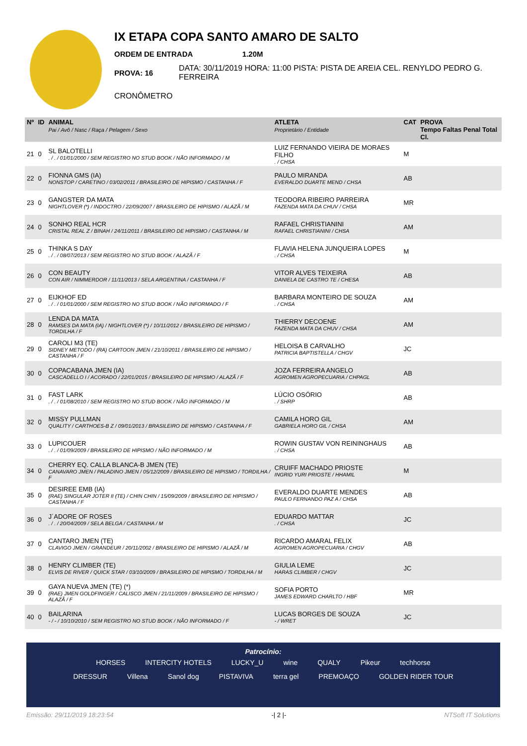IX ETAPA COPA SANTO AMARO DE SALTO
ORDEM DE ENTRADA 1.20M
PROVA: 16 DATA: 30/11/2019 HORA: 11:00 PISTA: PISTA DE AREIA CEL. RENYLDO PEDRO G. FERREIRA
CRONÔMETRO
| Nº | ID | ANIMAL Pai / Avô / Nasc / Raça / Pelagem / Sexo | ATLETA Proprietário / Entidade | CAT | PROVA Tempo Faltas Penal Total Cl. |
| --- | --- | --- | --- | --- | --- |
| 21 | 0 | SL BALOTELLI . / . / 01/01/2000 / SEM REGISTRO NO STUD BOOK / NÃO INFORMADO / M | LUIZ FERNANDO VIEIRA DE MORAES FILHO . / CHSA | M | |
| 22 | 0 | FIONNA GMS (IA) NONSTOP / CARETINO / 03/02/2011 / BRASILEIRO DE HIPISMO / CASTANHA / F | PAULO MIRANDA EVERALDO DUARTE MEND / CHSA | AB | |
| 23 | 0 | GANGSTER DA MATA NIGHTLOVER (*) / INDOCTRO / 22/09/2007 / BRASILEIRO DE HIPISMO / ALAZÃ / M | TEODORA RIBEIRO PARREIRA FAZENDA MATA DA CHUV / CHSA | MR | |
| 24 | 0 | SONHO REAL HCR CRISTAL REAL Z / BINAH / 24/11/2011 / BRASILEIRO DE HIPISMO / CASTANHA / M | RAFAEL CHRISTIANINI RAFAEL CHRISTIANINI / CHSA | AM | |
| 25 | 0 | THINKA S DAY . / . / 08/07/2013 / SEM REGISTRO NO STUD BOOK / ALAZÃ / F | FLAVIA HELENA JUNQUEIRA LOPES . / CHSA | M | |
| 26 | 0 | CON BEAUTY CON AIR / NIMMERDOR / 11/11/2013 / SELA ARGENTINA / CASTANHA / F | VITOR ALVES TEIXEIRA DANIELA DE CASTRO TE / CHESA | AB | |
| 27 | 0 | EIJKHOF ED . / . / 01/01/2000 / SEM REGISTRO NO STUD BOOK / NÃO INFORMADO / F | BARBARA MONTEIRO DE SOUZA . / CHSA | AM | |
| 28 | 0 | LENDA DA MATA RAMSES DA MATA (IA) / NIGHTLOVER (*) / 10/11/2012 / BRASILEIRO DE HIPISMO / TORDILHA / F | THIERRY DECOENE FAZENDA MATA DA CHUV / CHSA | AM | |
| 29 | 0 | CAROLI M3 (TE) SIDNEY METODO / (RA) CARTOON JMEN / 21/10/2011 / BRASILEIRO DE HIPISMO / CASTANHA / F | HELOISA B CARVALHO PATRICIA BAPTISTELLA / CHGV | JC | |
| 30 | 0 | COPACABANA JMEN (IA) CASCADELLO I / ACORADO / 22/01/2015 / BRASILEIRO DE HIPISMO / ALAZÃ / F | JOZA FERREIRA ANGELO AGROMEN AGROPECUARIA / CHPAGL | AB | |
| 31 | 0 | FAST LARK . / . / 01/08/2010 / SEM REGISTRO NO STUD BOOK / NÃO INFORMADO / M | LÚCIO OSÓRIO . / SHRP | AB | |
| 32 | 0 | MISSY PULLMAN QUALITY / CARTHOES-B Z / 09/01/2013 / BRASILEIRO DE HIPISMO / CASTANHA / F | CAMILA HORO GIL GABRIELA HORO GIL / CHSA | AM | |
| 33 | 0 | LUPICOUER . / . / 01/09/2009 / BRASILEIRO DE HIPISMO / NÃO INFORMADO / M | ROWIN GUSTAV VON REININGHAUS . / CHSA | AB | |
| 34 | 0 | CHERRY EQ. CALLA BLANCA-B JMEN (TE) CANAVARO JMEN / PALADINO JMEN / 05/12/2009 / BRASILEIRO DE HIPISMO / TORDILHA / F | CRUIFF MACHADO PRIOSTE INGRID YURI PRIOSTE / HHAMIL | M | |
| 35 | 0 | DESIREE EMB (IA) (RAE) SINGULAR JOTER II (TE) / CHIN CHIN / 15/09/2009 / BRASILEIRO DE HIPISMO / CASTANHA / F | EVERALDO DUARTE MENDES PAULO FERNANDO PAZ A / CHSA | AB | |
| 36 | 0 | J´ADORE OF ROSES . / . / 20/04/2009 / SELA BELGA / CASTANHA / M | EDUARDO MATTAR . / CHSA | JC | |
| 37 | 0 | CANTARO JMEN (TE) CLAVIGO JMEN / GRANDEUR / 20/11/2002 / BRASILEIRO DE HIPISMO / ALAZÃ / M | RICARDO AMARAL FELIX AGROMEN AGROPECUARIA / CHGV | AB | |
| 38 | 0 | HENRY CLIMBER (TE) ELVIS DE RIVER / QUICK STAR / 03/10/2009 / BRASILEIRO DE HIPISMO / TORDILHA / M | GIULIA LEME HARAS CLIMBER / CHGV | JC | |
| 39 | 0 | GAYA NUEVA JMEN (TE) (*) (RAE) JMEN GOLDFINGER / CALISCO JMEN / 21/11/2009 / BRASILEIRO DE HIPISMO / ALAZÃ / F | SOFIA PORTO JAMES EDWARD CHARLTO / HBF | MR | |
| 40 | 0 | BAILARINA - / - / 10/10/2010 / SEM REGISTRO NO STUD BOOK / NÃO INFORMADO / F | LUCAS BORGES DE SOUZA - / WRET | JC | |
Patrocínio:
HORSES INTERCITY HOTELS LUCKY_U wine QUALY Pikeur techhorse
DRESSUR Villena Sanol dog PISTAVIVA terra gel PREMOAÇO GOLDEN RIDER TOUR
Emissão: 29/11/2019 18:23:54 -| 2 |- NTSoft IT Solutions